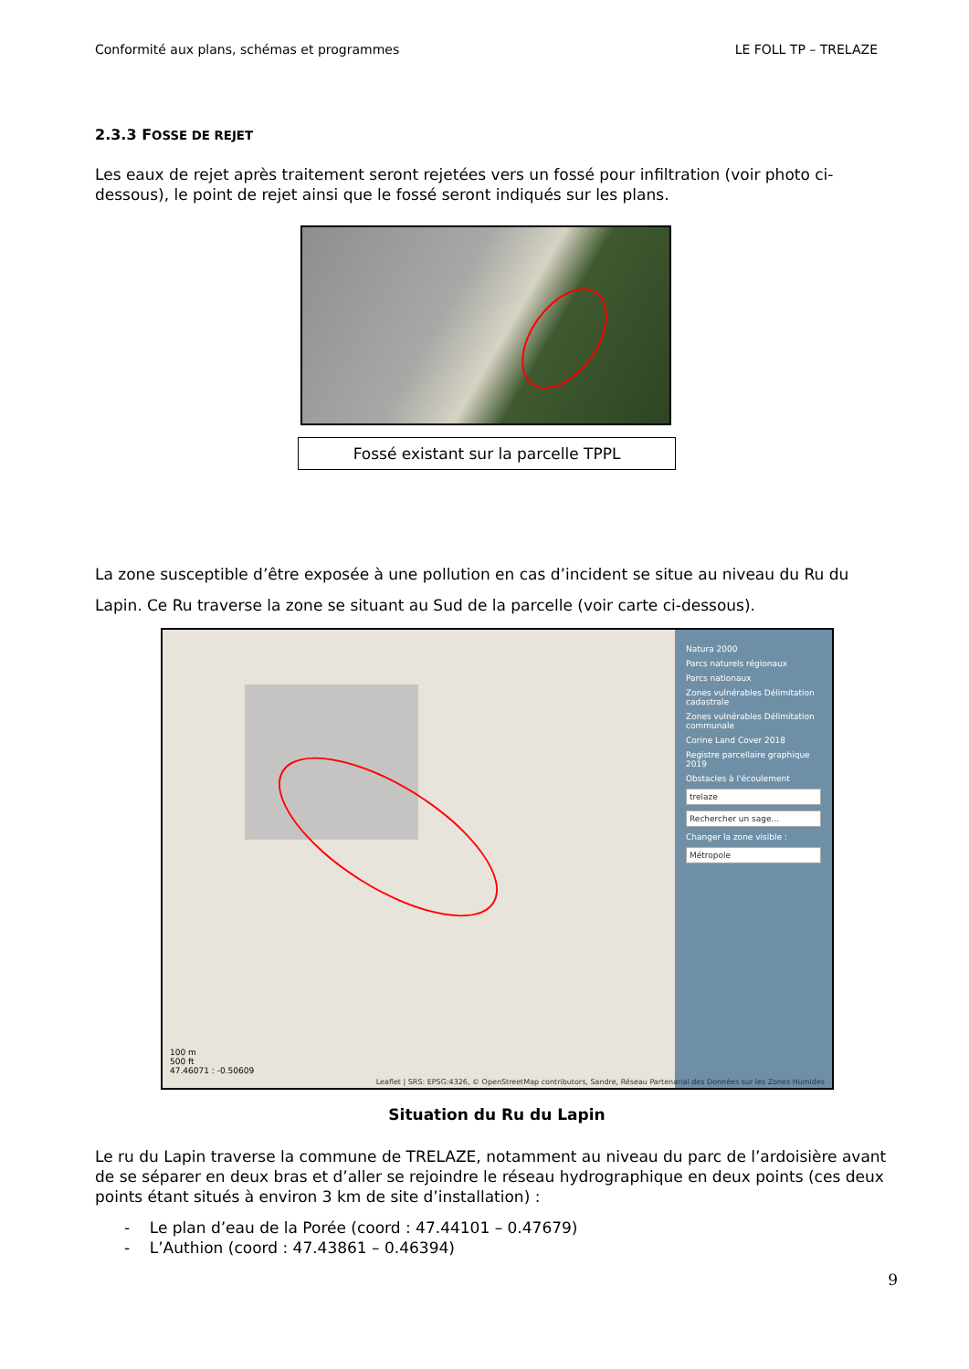Conformité aux plans, schémas et programmes LE FOLL TP – TRELAZE
2.3.3 FOSSE DE REJET
Les eaux de rejet après traitement seront rejetées vers un fossé pour infiltration (voir photo ci-dessous), le point de rejet ainsi que le fossé seront indiqués sur les plans.
Fossé existant sur la parcelle TPPL
La zone susceptible d’être exposée à une pollution en cas d’incident se situe au niveau du Ru du Lapin. Ce Ru traverse la zone se situant au Sud de la parcelle (voir carte ci-dessous).
100 m
500 ft
47.46071 : -0.50609
Natura 2000
Parcs naturels régionaux
Parcs nationaux
Zones vulnérables Délimitation cadastrale
Zones vulnérables Délimitation communale
Corine Land Cover 2018
Registre parcellaire graphique 2019
Obstacles à l'écoulement
trelaze
Rechercher un sage...
Changer la zone visible :
Métropole
Leaflet | SRS: EPSG:4326, © OpenStreetMap contributors, Sandre, Réseau Partenarial des Données sur les Zones Humides
Situation du Ru du Lapin
Le ru du Lapin traverse la commune de TRELAZE, notamment au niveau du parc de l’ardoisière avant de se séparer en deux bras et d’aller se rejoindre le réseau hydrographique en deux points (ces deux points étant situés à environ 3 km de site d’installation) :
- Le plan d’eau de la Porée (coord : 47.44101 – 0.47679)
- L’Authion (coord : 47.43861 – 0.46394)
9